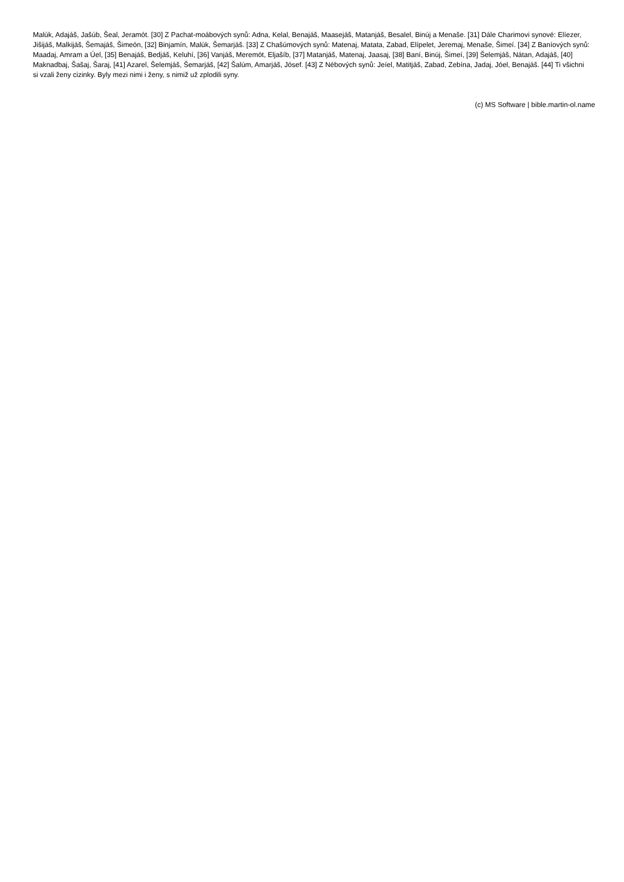Malúk, Adajáš, Jašúb, Šeal, Jeramót. [30] Z Pachat-moábových synů: Adna, Kelal, Benajáš, Maasejáš, Matanjáš, Besalel, Binúj a Menaše. [31] Dále Charimovi synové: Elíezer, Jišijáš, Malkijáš, Šemajáš, Šimeón, [32] Binjamín, Malúk, Šemarjáš. [33] Z Chašúmových synů: Matenaj, Matata, Zabad, Elípelet, Jeremaj, Menaše, Šimeí. [34] Z Baníových synů: Maadaj, Amram a Úel, [35] Benajáš, Bedjáš, Keluhí, [36] Vanjáš, Meremót, Eljašíb, [37] Matanjáš, Matenaj, Jaasaj, [38] Baní, Binúj, Šimeí, [39] Šelemjáš, Nátan, Adajáš, [40] Maknadbaj, Šašaj, Šaraj, [41] Azarel, Šelemjáš, Šemarjáš, [42] Šalúm, Amarjáš, Jósef. [43] Z Nébových synů: Jeíel, Matitjáš, Zabad, Zebína, Jadaj, Jóel, Benajáš. [44] Ti všichni si vzali ženy cizinky. Byly mezi nimi i ženy, s nimiž už zplodili syny.
(c) MS Software | bible.martin-ol.name